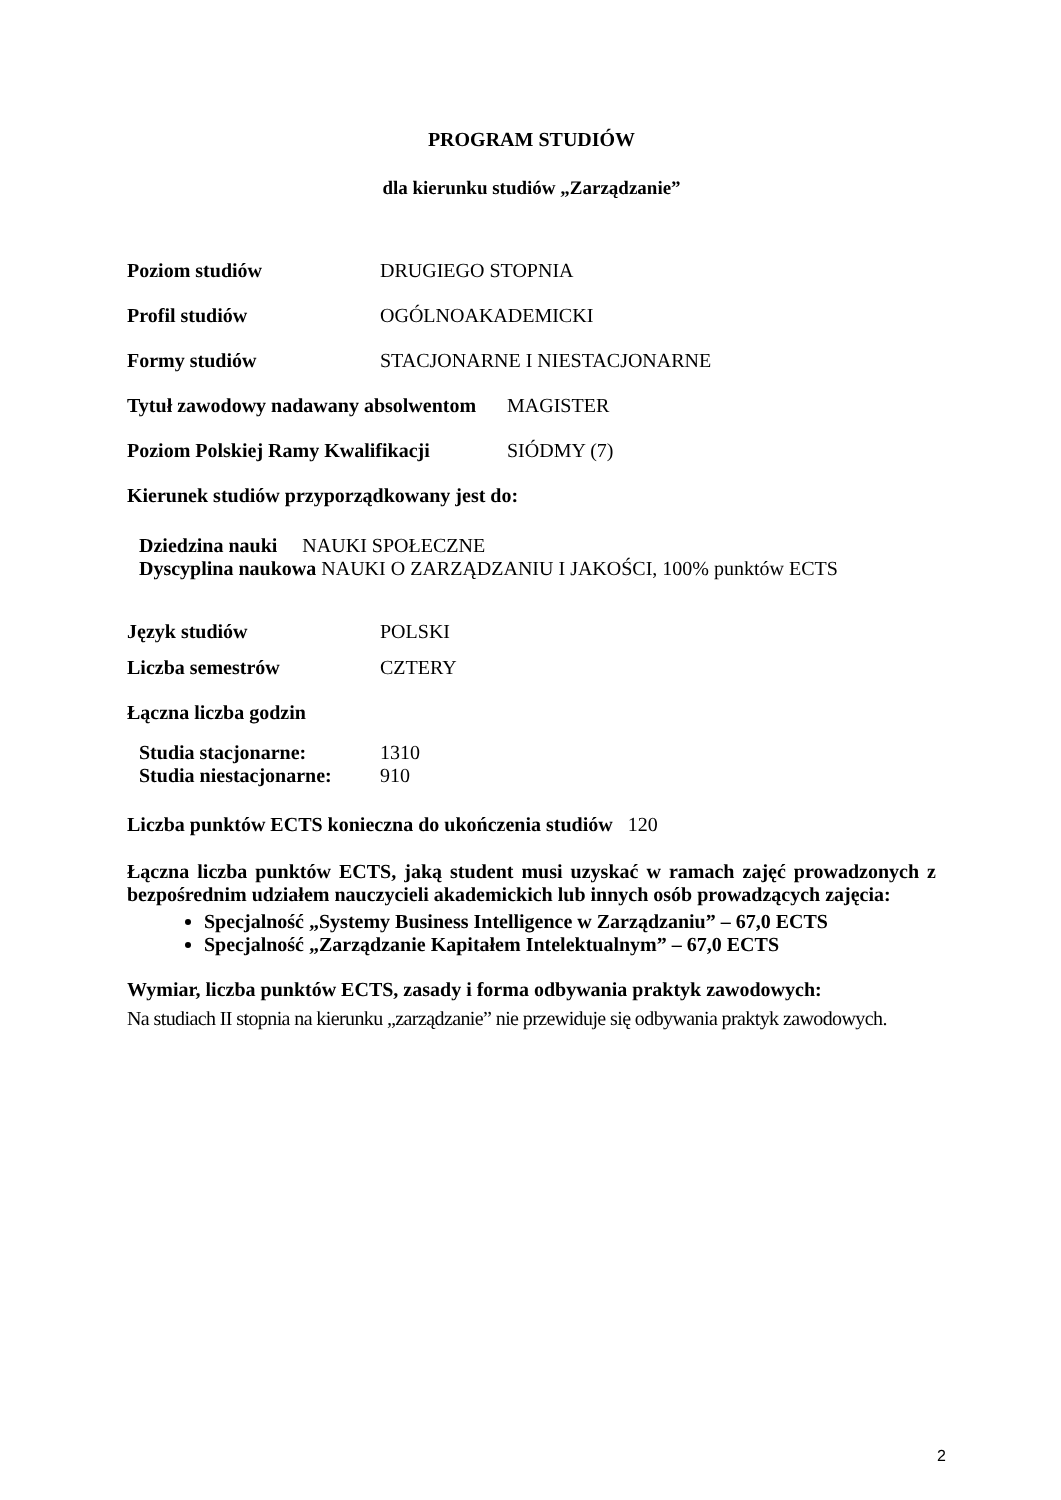PROGRAM STUDIÓW
dla kierunku studiów „Zarządzanie”
Poziom studiów DRUGIEGO STOPNIA
Profil studiów OGÓLNOAKADEMICKI
Formy studiów STACJONARNE I NIESTACJONARNE
Tytuł zawodowy nadawany absolwentom MAGISTER
Poziom Polskiej Ramy Kwalifikacji SIÓDMY (7)
Kierunek studiów przyporządkowany jest do:
Dziedzina nauki NAUKI SPOŁECZNE
Dyscyplina naukowa NAUKI O ZARZĄDZANIU I JAKOŚCI, 100% punktów ECTS
Język studiów POLSKI
Liczba semestrów CZTERY
Łączna liczba godzin
Studia stacjonarne: 1310
Studia niestacjonarne: 910
Liczba punktów ECTS konieczna do ukończenia studiów 120
Łączna liczba punktów ECTS, jaką student musi uzyskać w ramach zajęć prowadzonych z bezpośrednim udziałem nauczycieli akademickich lub innych osób prowadzących zajęcia:
Specjalność „Systemy Business Intelligence w Zarządzaniu” – 67,0 ECTS
Specjalność „Zarządzanie Kapitałem Intelektualnym” – 67,0 ECTS
Wymiar, liczba punktów ECTS, zasady i forma odbywania praktyk zawodowych:
Na studiach II stopnia na kierunku „zarządzanie” nie przewiduje się odbywania praktyk zawodowych.
2